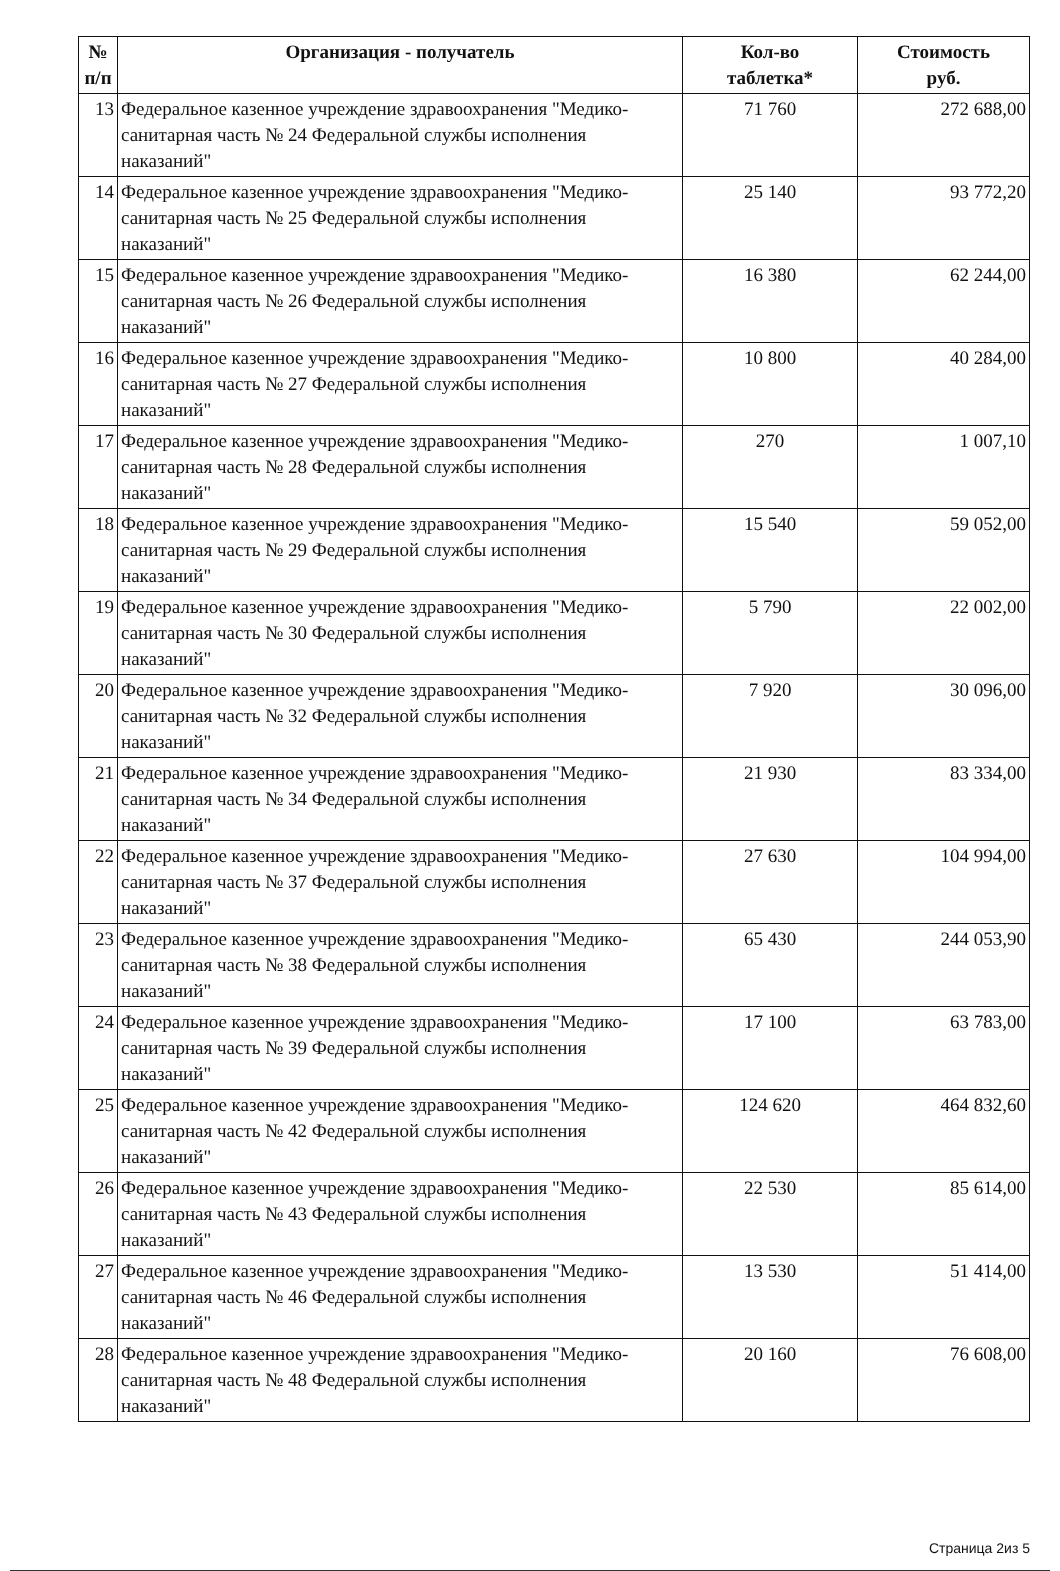| № п/п | Организация - получатель | Кол-во таблетка* | Стоимость руб. |
| --- | --- | --- | --- |
| 13 | Федеральное казенное учреждение здравоохранения "Медико-санитарная часть № 24 Федеральной службы исполнения наказаний" | 71 760 | 272 688,00 |
| 14 | Федеральное казенное учреждение здравоохранения "Медико-санитарная часть № 25 Федеральной службы исполнения наказаний" | 25 140 | 93 772,20 |
| 15 | Федеральное казенное учреждение здравоохранения "Медико-санитарная часть № 26 Федеральной службы исполнения наказаний" | 16 380 | 62 244,00 |
| 16 | Федеральное казенное учреждение здравоохранения "Медико-санитарная часть № 27 Федеральной службы исполнения наказаний" | 10 800 | 40 284,00 |
| 17 | Федеральное казенное учреждение здравоохранения "Медико-санитарная часть № 28 Федеральной службы исполнения наказаний" | 270 | 1 007,10 |
| 18 | Федеральное казенное учреждение здравоохранения "Медико-санитарная часть № 29 Федеральной службы исполнения наказаний" | 15 540 | 59 052,00 |
| 19 | Федеральное казенное учреждение здравоохранения "Медико-санитарная часть № 30 Федеральной службы исполнения наказаний" | 5 790 | 22 002,00 |
| 20 | Федеральное казенное учреждение здравоохранения "Медико-санитарная часть № 32 Федеральной службы исполнения наказаний" | 7 920 | 30 096,00 |
| 21 | Федеральное казенное учреждение здравоохранения "Медико-санитарная часть № 34 Федеральной службы исполнения наказаний" | 21 930 | 83 334,00 |
| 22 | Федеральное казенное учреждение здравоохранения "Медико-санитарная часть № 37 Федеральной службы исполнения наказаний" | 27 630 | 104 994,00 |
| 23 | Федеральное казенное учреждение здравоохранения "Медико-санитарная часть № 38 Федеральной службы исполнения наказаний" | 65 430 | 244 053,90 |
| 24 | Федеральное казенное учреждение здравоохранения "Медико-санитарная часть № 39 Федеральной службы исполнения наказаний" | 17 100 | 63 783,00 |
| 25 | Федеральное казенное учреждение здравоохранения "Медико-санитарная часть № 42 Федеральной службы исполнения наказаний" | 124 620 | 464 832,60 |
| 26 | Федеральное казенное учреждение здравоохранения "Медико-санитарная часть № 43 Федеральной службы исполнения наказаний" | 22 530 | 85 614,00 |
| 27 | Федеральное казенное учреждение здравоохранения "Медико-санитарная часть № 46 Федеральной службы исполнения наказаний" | 13 530 | 51 414,00 |
| 28 | Федеральное казенное учреждение здравоохранения "Медико-санитарная часть № 48 Федеральной службы исполнения наказаний" | 20 160 | 76 608,00 |
Страница 2из 5